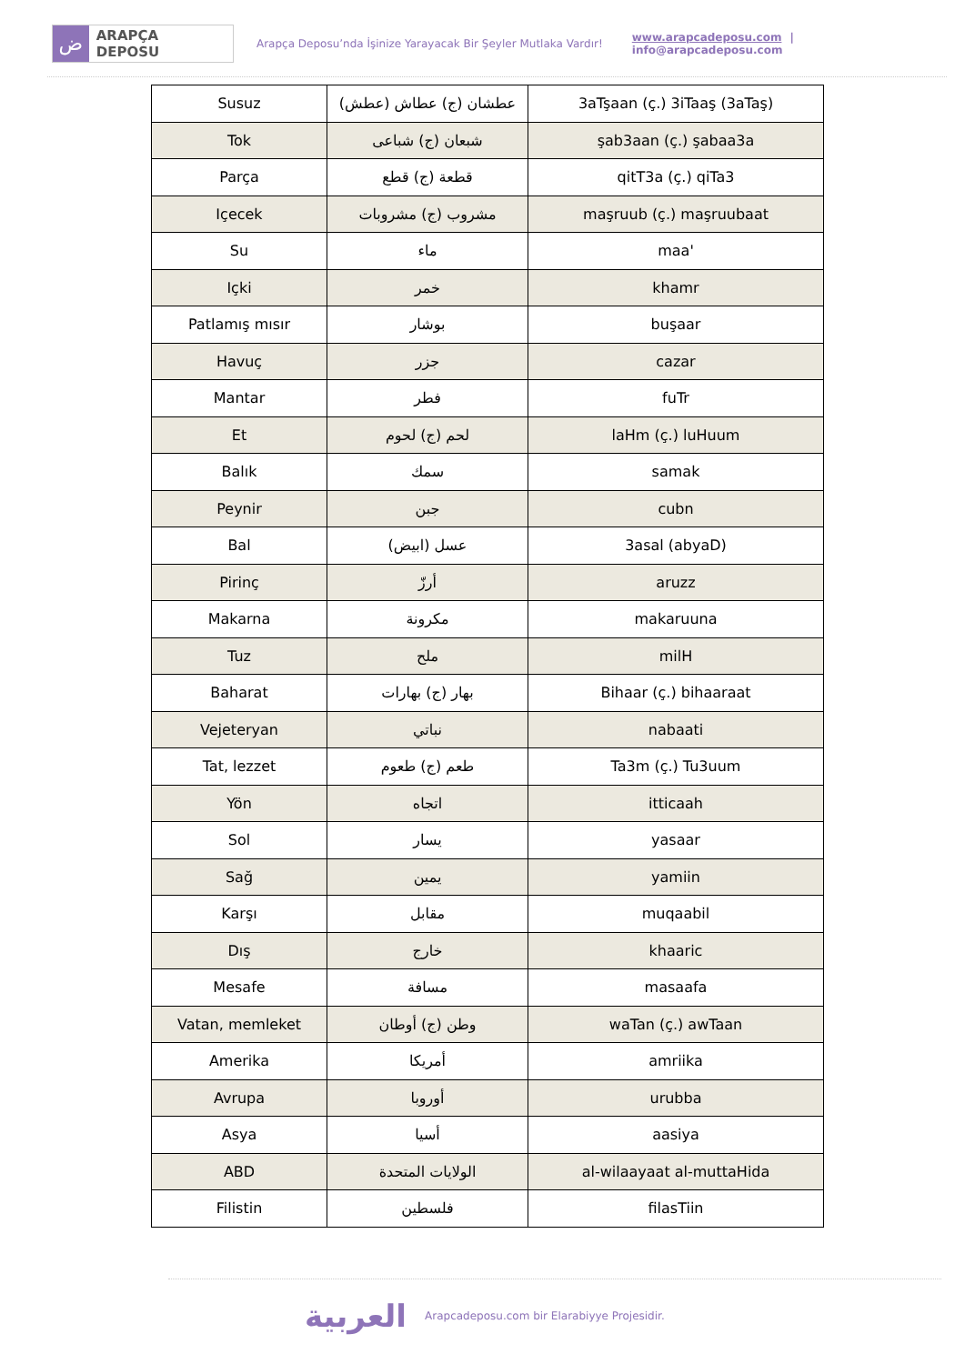ض
ARAPÇA DEPOSU
Arapça Deposu’nda İşinize Yarayacak Bir Şeyler Mutlaka Vardır!
www.arapcadeposu.com | info@arapcadeposu.com
| Susuz | عطشان (ج) عطاش (عطش) | 3aTşaan (ç.) 3iTaaş (3aTaş) |
| Tok | شبعان (ج) شباعى | şab3aan (ç.) şabaa3a |
| Parça | قطعة (ج) قطع | qitT3a (ç.) qiTa3 |
| Içecek | مشروب (ج) مشروبات | maşruub (ç.) maşruubaat |
| Su | ماء | maa' |
| Içki | خمر | khamr |
| Patlamış mısır | بوشار | buşaar |
| Havuç | جزر | cazar |
| Mantar | فطر | fuTr |
| Et | لحم (ج) لحوم | laHm (ç.) luHuum |
| Balık | سمك | samak |
| Peynir | جبن | cubn |
| Bal | عسل (ابيض) | 3asal (abyaD) |
| Pirinç | أرزّ | aruzz |
| Makarna | مكرونة | makaruuna |
| Tuz | ملح | milH |
| Baharat | بهار (ج) بهارات | Bihaar (ç.) bihaaraat |
| Vejeteryan | نباتي | nabaati |
| Tat, lezzet | طعم (ج) طعوم | Ta3m (ç.) Tu3uum |
| Yön | اتجاه | itticaah |
| Sol | يسار | yasaar |
| Sağ | يمين | yamiin |
| Karşı | مقابل | muqaabil |
| Dış | خارج | khaaric |
| Mesafe | مسافة | masaafa |
| Vatan, memleket | وطن (ج) أوطان | waTan (ç.) awTaan |
| Amerika | أمريكا | amriika |
| Avrupa | أوروبا | urubba |
| Asya | أسيا | aasiya |
| ABD | الولايات المتحدة | al-wilaayaat al-muttaHida |
| Filistin | فلسطين | filasTiin |
العربية
Arapcadeposu.com bir Elarabiyye Projesidir.